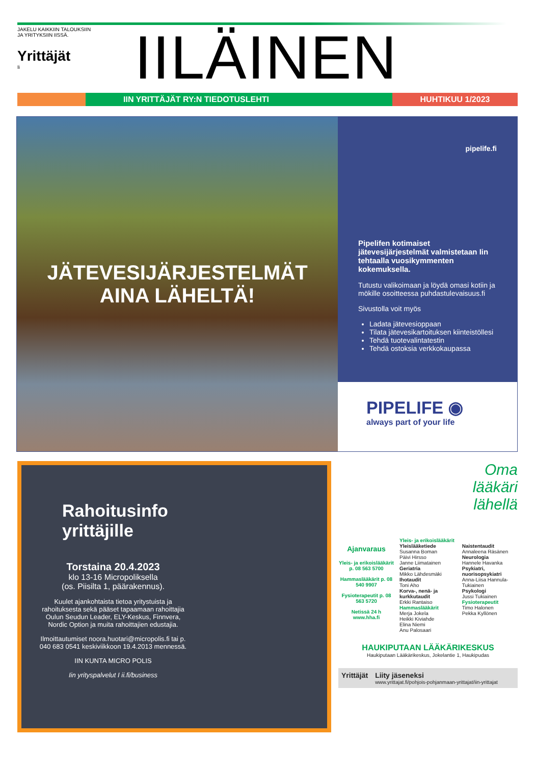JAKELU KAIKKIIN TALOUKSIIN
JA YRITYKSIIN IISSÄ.
Yrittäjät
Ii
IILÄINEN
IIN YRITTÄJÄT RY:N TIEDOTUSLEHTI
HUHTIKUU 1/2023
JÄTEVESIJÄRJESTELMÄT
AINA LÄHELTÄ!
pipelife.fi
Pipelifen kotimaiset jätevesijärjestelmät valmistetaan Iin tehtaalla vuosikymmenten kokemuksella.
Tutustu valikoimaan ja löydä omasi kotiin ja mökille osoitteessa puhdastulevaisuus.fi
Sivustolla voit myös
Ladata jätevesioppaan
Tilata jätevesikartoituksen kiinteistöllesi
Tehdä tuotevalintatestin
Tehdä ostoksia verkkokaupassa
PIPELIFE ◉
always part of your life
Rahoitusinfo
yrittäjille
Torstaina 20.4.2023
klo 13-16 Micropoliksella
(os. Piisilta 1, päärakennus).
Kuulet ajankohtaista tietoa yritystuista ja rahoituksesta sekä pääset tapaamaan rahoittajia Oulun Seudun Leader, ELY-Keskus, Finnvera, Nordic Option ja muita rahoittajien edustajia.
Ilmoittautumiset noora.huotari@micropolis.fi tai p. 040 683 0541 keskiviikkoon 19.4.2013 mennessä.
IIN KUNTA MICRO POLIS
Iin yrityspalvelut I ii.fi/business
Oma
lääkäri
lähellä
Ajanvaraus
Yleis- ja erikoislääkärit p. 08 563 5700
Hammaslääkärit p. 08 540 9907
Fysioterapeutit p. 08 563 5720
Netissä 24 h www.hha.fi
Yleis- ja erikoislääkärit
Yleislääketiede
Susanna Boman
Päivi Hirsso
Janne Liimatainen
Geriatria
Mikko Lähdesmäki
Ihotaudit
Toni Aho
Korva-, nenä- ja kurkkutaudit
Erkki Rantaiso
Hammaslääkärit
Merja Jokela
Heikki Kiviahde
Elina Niemi
Anu Palosaari
Naistentaudit
Annaleena Räsänen
Neurologia
Hannele Havanka
Psykiatri, nuorisopsykiatri
Anna-Liisa Hannula-Tukiainen
Psykologi
Jussi Tukiainen
Fysioterapeutit
Timo Halonen
Pekka Kyllönen
HAUKIPUTAAN LÄÄKÄRIKESKUS
Haukiputaan Lääkärikeskus, Jokelantie 1, Haukipudas
Yrittäjät Liity jäseneksi
www.yrittajat.fi/pohjois-pohjanmaan-yrittajat/iin-yrittajat